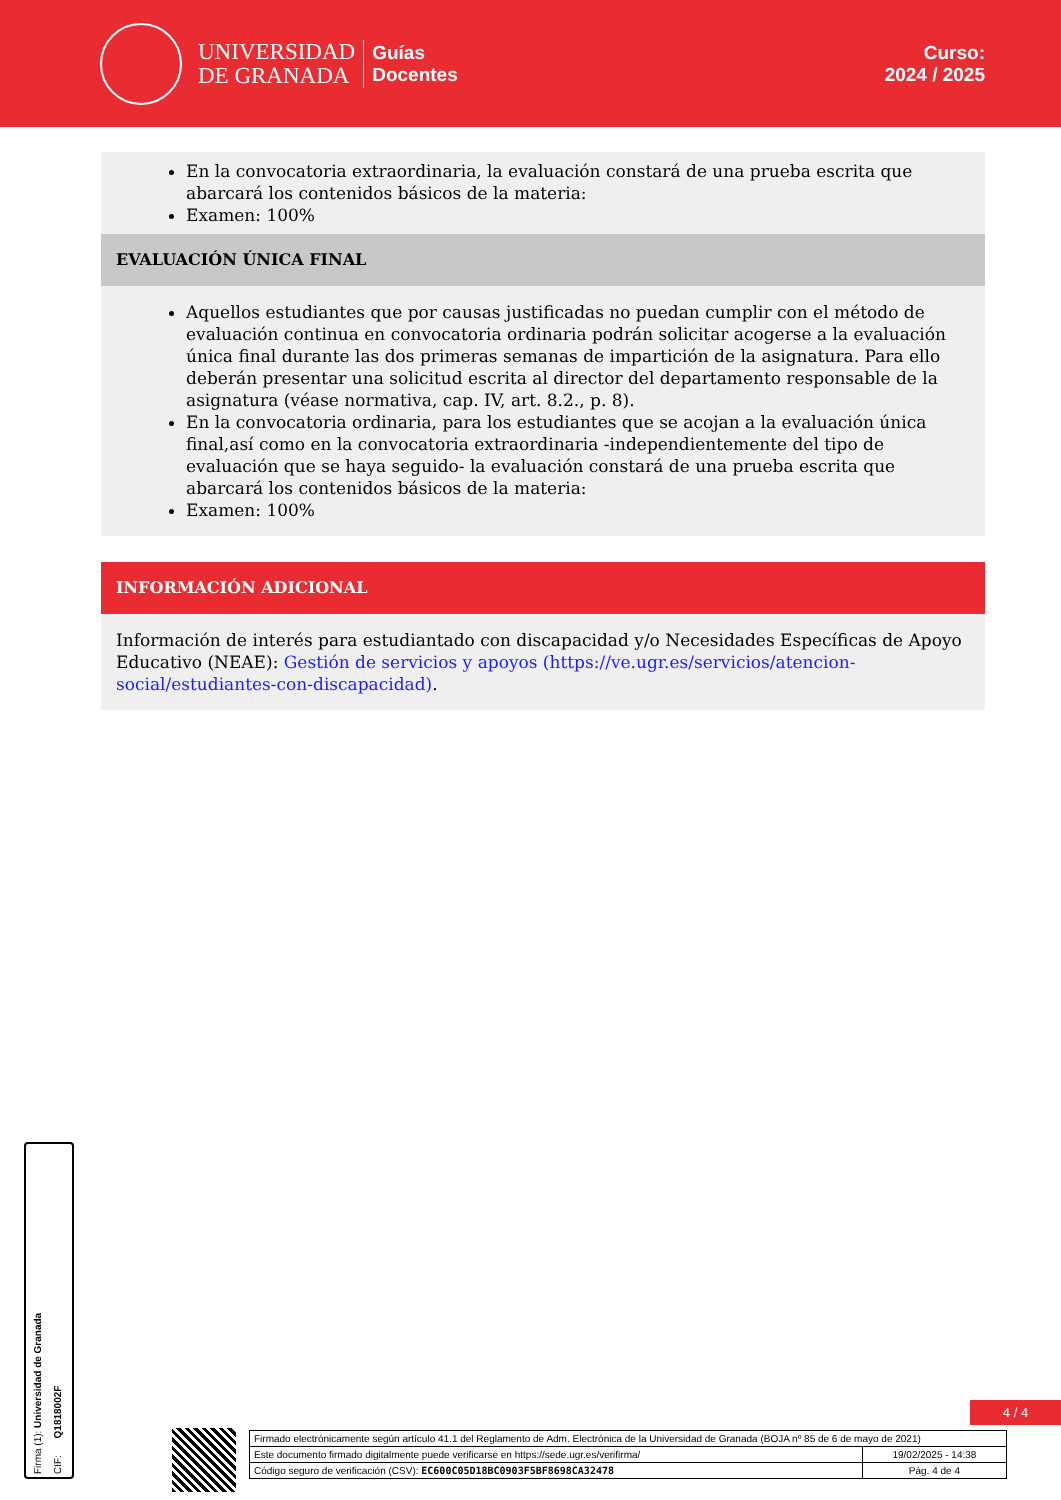UNIVERSIDAD
DE GRANADA
Guías
Docentes
Curso:
2024 / 2025
En la convocatoria extraordinaria, la evaluación constará de una prueba escrita que abarcará los contenidos básicos de la materia:
Examen: 100%
EVALUACIÓN ÚNICA FINAL
Aquellos estudiantes que por causas justificadas no puedan cumplir con el método de evaluación continua en convocatoria ordinaria podrán solicitar acogerse a la evaluación única final durante las dos primeras semanas de impartición de la asignatura. Para ello deberán presentar una solicitud escrita al director del departamento responsable de la asignatura (véase normativa, cap. IV, art. 8.2., p. 8).
En la convocatoria ordinaria, para los estudiantes que se acojan a la evaluación única final,así como en la convocatoria extraordinaria -independientemente del tipo de evaluación que se haya seguido- la evaluación constará de una prueba escrita que abarcará los contenidos básicos de la materia:
Examen: 100%
INFORMACIÓN ADICIONAL
Información de interés para estudiantado con discapacidad y/o Necesidades Específicas de Apoyo Educativo (NEAE): Gestión de servicios y apoyos (https://ve.ugr.es/servicios/atencion-social/estudiantes-con-discapacidad).
Firma (1): Universidad de Granada CIF: Q1818002F
4 / 4
| Firmado electrónicamente según artículo 41.1 del Reglamento de Adm. Electrónica de la Universidad de Granada (BOJA nº 85 de 6 de mayo de 2021) | |
| Este documento firmado digitalmente puede verificarse en https://sede.ugr.es/verifirma/ | 19/02/2025 - 14:38 |
| Código seguro de verificación (CSV): EC600C05D18BC0903F5BF8698CA32478 | Pág. 4 de 4 |